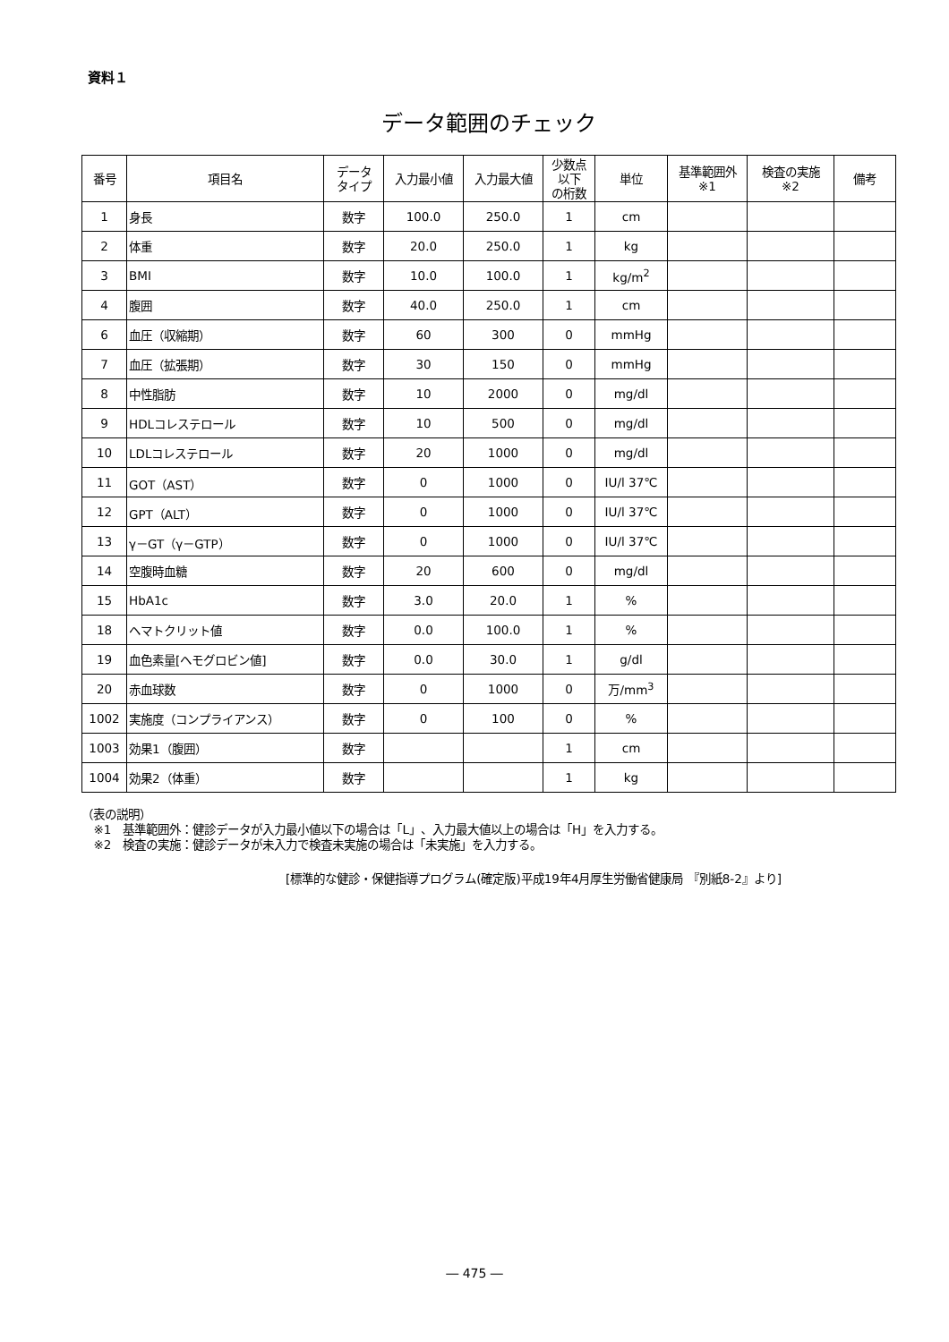資料１
データ範囲のチェック
| 番号 | 項目名 | データ タイプ | 入力最小値 | 入力最大値 | 少数点 以下 の桁数 | 単位 | 基準範囲外 ※1 | 検査の実施 ※2 | 備考 |
| --- | --- | --- | --- | --- | --- | --- | --- | --- | --- |
| 1 | 身長 | 数字 | 100.0 | 250.0 | 1 | cm | | | |
| 2 | 体重 | 数字 | 20.0 | 250.0 | 1 | kg | | | |
| 3 | BMI | 数字 | 10.0 | 100.0 | 1 | kg/m<sup>2</sup> | | | |
| 4 | 腹囲 | 数字 | 40.0 | 250.0 | 1 | cm | | | |
| 6 | 血圧（収縮期） | 数字 | 60 | 300 | 0 | mmHg | | | |
| 7 | 血圧（拡張期） | 数字 | 30 | 150 | 0 | mmHg | | | |
| 8 | 中性脂肪 | 数字 | 10 | 2000 | 0 | mg/dl | | | |
| 9 | HDLコレステロール | 数字 | 10 | 500 | 0 | mg/dl | | | |
| 10 | LDLコレステロール | 数字 | 20 | 1000 | 0 | mg/dl | | | |
| 11 | GOT（AST） | 数字 | 0 | 1000 | 0 | IU/l 37℃ | | | |
| 12 | GPT（ALT） | 数字 | 0 | 1000 | 0 | IU/l 37℃ | | | |
| 13 | γ－GT（γ－GTP） | 数字 | 0 | 1000 | 0 | IU/l 37℃ | | | |
| 14 | 空腹時血糖 | 数字 | 20 | 600 | 0 | mg/dl | | | |
| 15 | HbA1c | 数字 | 3.0 | 20.0 | 1 | % | | | |
| 18 | ヘマトクリット値 | 数字 | 0.0 | 100.0 | 1 | % | | | |
| 19 | 血色素量[ヘモグロビン値] | 数字 | 0.0 | 30.0 | 1 | g/dl | | | |
| 20 | 赤血球数 | 数字 | 0 | 1000 | 0 | 万/mm<sup>3</sup> | | | |
| 1002 | 実施度（コンプライアンス） | 数字 | 0 | 100 | 0 | % | | | |
| 1003 | 効果1（腹囲） | 数字 | | | 1 | cm | | | |
| 1004 | 効果2（体重） | 数字 | | | 1 | kg | | | |
（表の説明）
 ※1　基準範囲外：健診データが入力最小値以下の場合は「L」、入力最大値以上の場合は「H」を入力する。
 ※2　検査の実施：健診データが未入力で検査未実施の場合は「未実施」を入力する。
[標準的な健診・保健指導プログラム(確定版)平成19年4月厚生労働省健康局 『別紙8-2』より]
― 475 ―